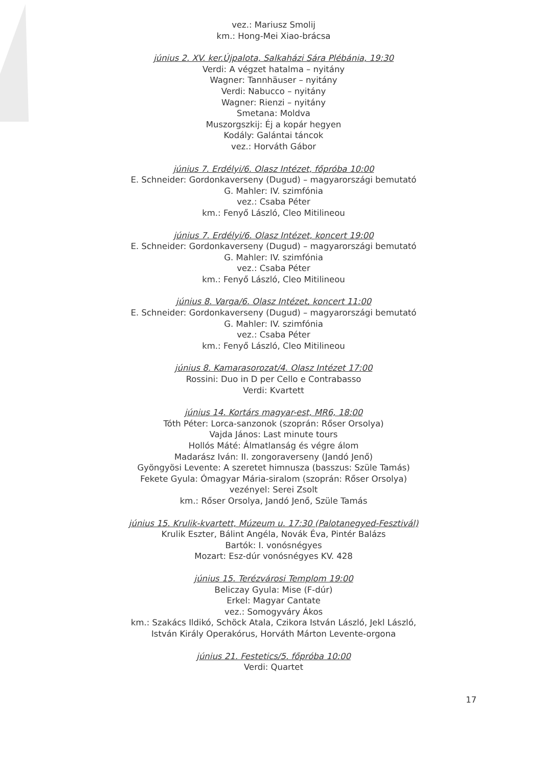vez.: Mariusz Smolij
km.: Hong-Mei Xiao-brácsa
június 2. XV. ker.Újpalota, Salkaházi Sára Plébánia, 19:30
Verdi: A végzet hatalma – nyitány
Wagner: Tannhäuser – nyitány
Verdi: Nabucco – nyitány
Wagner: Rienzi – nyitány
Smetana: Moldva
Muszorgszkij: Éj a kopár hegyen
Kodály: Galántai táncok
vez.: Horváth Gábor
június 7. Erdélyi/6. Olasz Intézet, főpróba 10:00
E. Schneider: Gordonkaverseny (Dugud) – magyarországi bemutató
G. Mahler: IV. szimfónia
vez.: Csaba Péter
km.: Fenyő László, Cleo Mitilineou
június 7. Erdélyi/6. Olasz Intézet, koncert 19:00
E. Schneider: Gordonkaverseny (Dugud) – magyarországi bemutató
G. Mahler: IV. szimfónia
vez.: Csaba Péter
km.: Fenyő László, Cleo Mitilineou
június 8. Varga/6. Olasz Intézet, koncert 11:00
E. Schneider: Gordonkaverseny (Dugud) – magyarországi bemutató
G. Mahler: IV. szimfónia
vez.: Csaba Péter
km.: Fenyő László, Cleo Mitilineou
június 8. Kamarasorozat/4. Olasz Intézet 17:00
Rossini: Duo in D per Cello e Contrabasso
Verdi: Kvartett
június 14. Kortárs magyar-est, MR6, 18:00
Tóth Péter: Lorca-sanzonok (szoprán: Rőser Orsolya)
Vajda János: Last minute tours
Hollós Máté: Álmatlanság és végre álom
Madarász Iván: II. zongoraverseny (Jandó Jenő)
Gyöngyösi Levente: A szeretet himnusza (basszus: Szüle Tamás)
Fekete Gyula: Ómagyar Mária-siralom (szoprán: Rőser Orsolya)
vezényel: Serei Zsolt
km.: Rőser Orsolya, Jandó Jenő, Szüle Tamás
június 15. Krulik-kvartett, Múzeum u. 17:30 (Palotanegyed-Fesztivál)
Krulik Eszter, Bálint Angéla, Novák Éva, Pintér Balázs
Bartók: I. vonósnégyes
Mozart: Esz-dúr vonósnégyes KV. 428
június 15. Terézvárosi Templom 19:00
Beliczay Gyula: Mise (F-dúr)
Erkel: Magyar Cantate
vez.: Somogyváry Ákos
km.: Szakács Ildikó, Schöck Atala, Czikora István László, Jekl László,
István Király Operakórus, Horváth Márton Levente-orgona
június 21. Festetics/5. főpróba 10:00
Verdi: Quartet
17